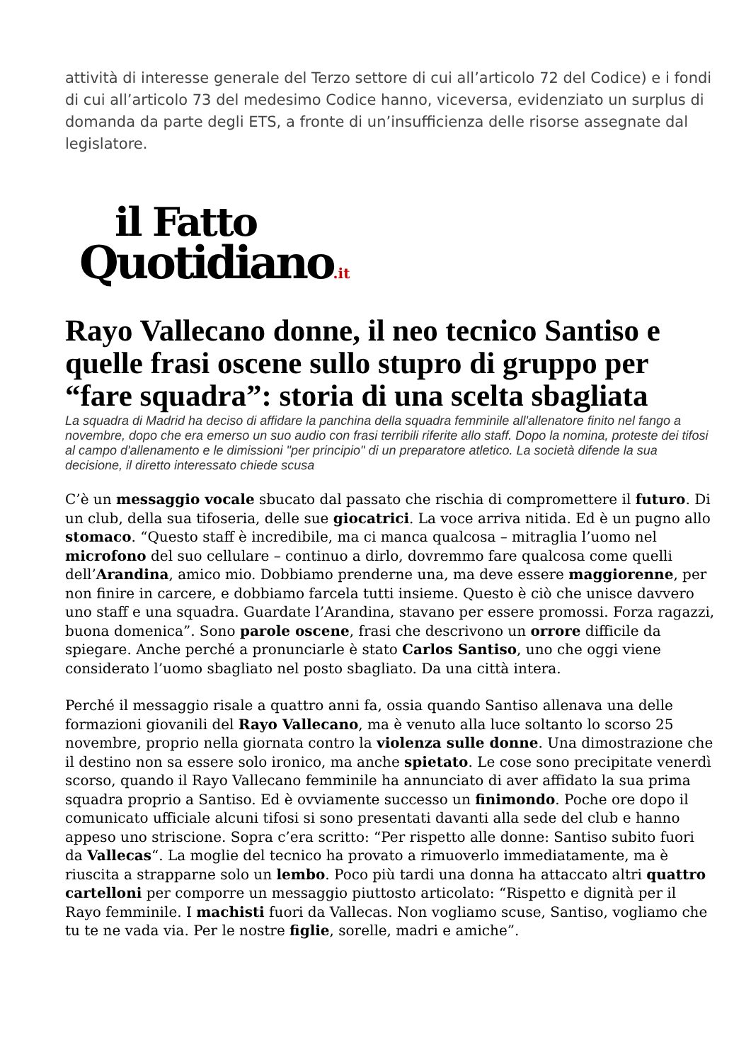attività di interesse generale del Terzo settore di cui all’articolo 72 del Codice) e i fondi di cui all’articolo 73 del medesimo Codice hanno, viceversa, evidenziato un surplus di domanda da parte degli ETS, a fronte di un’insufficienza delle risorse assegnate dal legislatore.
il Fatto
Quotidiano.it
Rayo Vallecano donne, il neo tecnico Santiso e quelle frasi oscene sullo stupro di gruppo per “fare squadra”: storia di una scelta sbagliata
La squadra di Madrid ha deciso di affidare la panchina della squadra femminile all'allenatore finito nel fango a novembre, dopo che era emerso un suo audio con frasi terribili riferite allo staff. Dopo la nomina, proteste dei tifosi al campo d'allenamento e le dimissioni "per principio" di un preparatore atletico. La società difende la sua decisione, il diretto interessato chiede scusa
C’è un messaggio vocale sbucato dal passato che rischia di compromettere il futuro. Di un club, della sua tifoseria, delle sue giocatrici. La voce arriva nitida. Ed è un pugno allo stomaco. “Questo staff è incredibile, ma ci manca qualcosa – mitraglia l’uomo nel microfono del suo cellulare – continuo a dirlo, dovremmo fare qualcosa come quelli dell’Arandina, amico mio. Dobbiamo prenderne una, ma deve essere maggiorenne, per non finire in carcere, e dobbiamo farcela tutti insieme. Questo è ciò che unisce davvero uno staff e una squadra. Guardate l’Arandina, stavano per essere promossi. Forza ragazzi, buona domenica”. Sono parole oscene, frasi che descrivono un orrore difficile da spiegare. Anche perché a pronunciarle è stato Carlos Santiso, uno che oggi viene considerato l’uomo sbagliato nel posto sbagliato. Da una città intera.
Perché il messaggio risale a quattro anni fa, ossia quando Santiso allenava una delle formazioni giovanili del Rayo Vallecano, ma è venuto alla luce soltanto lo scorso 25 novembre, proprio nella giornata contro la violenza sulle donne. Una dimostrazione che il destino non sa essere solo ironico, ma anche spietato. Le cose sono precipitate venerdì scorso, quando il Rayo Vallecano femminile ha annunciato di aver affidato la sua prima squadra proprio a Santiso. Ed è ovviamente successo un finimondo. Poche ore dopo il comunicato ufficiale alcuni tifosi si sono presentati davanti alla sede del club e hanno appeso uno striscione. Sopra c’era scritto: “Per rispetto alle donne: Santiso subito fuori da Vallecas“. La moglie del tecnico ha provato a rimuoverlo immediatamente, ma è riuscita a strapparne solo un lembo. Poco più tardi una donna ha attaccato altri quattro cartelloni per comporre un messaggio piuttosto articolato: “Rispetto e dignità per il Rayo femminile. I machisti fuori da Vallecas. Non vogliamo scuse, Santiso, vogliamo che tu te ne vada via. Per le nostre figlie, sorelle, madri e amiche”.